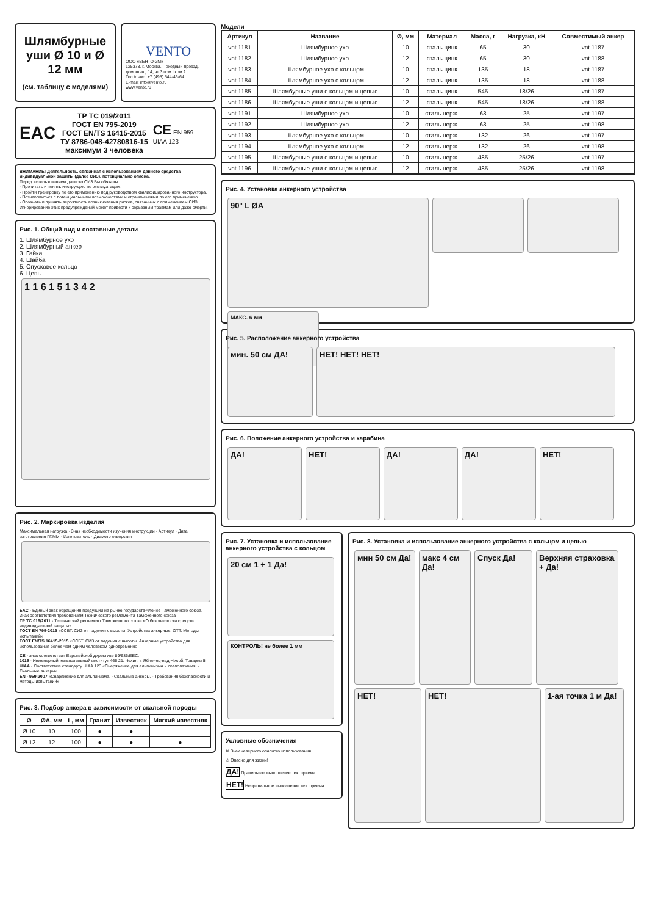Шлямбурные уши Ø 10 и Ø 12 мм
(см. таблицу с моделями)
VENTO
ООО «ВЕНТО-2М»
125373, г. Москва, Походный проезд, домовлад. 14, эт 3 пом I ком 2
Тел./факс: +7 (495) 544-46-64
E-mail: info@vento.ru
www.vento.ru
EAC
ТР ТС 019/2011
ГОСТ EN 795-2019
ГОСТ EN/TS 16415-2015
ТУ 8786-048-42780816-15
максимум 3 человека
CE EN 959
UIAA 123
ВНИМАНИЕ! Деятельность, связанная с использованием данного средства индивидуальной защиты (далее СИЗ), потенциально опасна.
Перед использованием данного СИЗ Вы обязаны:
- Прочитать и понять инструкцию по эксплуатации.
- Пройти тренировку по его применению под руководством квалифицированного инструктора.
- Познакомиться с потенциальными возможностями и ограничениями по его применению.
- Осознать и принять вероятность возникновения рисков, связанных с применением СИЗ.
Игнорирование этих предупреждений может привести к серьезным травмам или даже смерти.
Рис. 1. Общий вид и составные детали
1. Шлямбурное ухо
2. Шлямбурный анкер
3. Гайка
4. Шайба
5. Спусковое кольцо
6. Цепь
1 1 6 1 5 1 3 4 2
Рис. 2. Маркировка изделия
Максимальная нагрузка · Знак необходимости изучения инструкции · Артикул · Дата изготовления ГГ.ММ · Изготовитель · Диаметр отверстия
EAC - Единый знак обращения продукции на рынке государств-членов Таможенного союза. Знак соответствия требованиям Технического регламента Таможенного союза
ТР ТС 019/2011 - Технический регламент Таможенного союза «О безопасности средств индивидуальной защиты»
ГОСТ EN 795-2019 «ССБТ. СИЗ от падения с высоты. Устройства анкерные. ОТТ. Методы испытаний»
ГОСТ EN/TS 16415-2015 «ССБТ. СИЗ от падения с высоты. Анкерные устройства для использования более чем одним человеком одновременно
CE - знак соответствия Европейской директиве 89/686/EEC.
1015 - Инженерный испытательный институт 466 21. Чехия, г. Яблонец-над-Нисой, Товарни 5
UIAA - Соответствие стандарту UIAA 123 «Снаряжение для альпинизма и скалолазания. - Скальные анкеры»
EN - 959:2007 «Снаряжение для альпинизма. - Скальные анкеры. - Требования безопасности и методы испытаний»
Рис. 3. Подбор анкера в зависимости от скальной породы
| Ø | ØA, мм | L, мм | Гранит | Известняк | Мягкий известняк |
| --- | --- | --- | --- | --- | --- |
| Ø 10 | 10 | 100 | ● | ● | |
| Ø 12 | 12 | 100 | ● | ● | ● |
Модели
| Артикул | Название | Ø, мм | Материал | Масса, г | Нагрузка, кН | Совместимый анкер |
| --- | --- | --- | --- | --- | --- | --- |
| vnt 1181 | Шлямбурное ухо | 10 | сталь цинк | 65 | 30 | vnt 1187 |
| vnt 1182 | Шлямбурное ухо | 12 | сталь цинк | 65 | 30 | vnt 1188 |
| vnt 1183 | Шлямбурное ухо с кольцом | 10 | сталь цинк | 135 | 18 | vnt 1187 |
| vnt 1184 | Шлямбурное ухо с кольцом | 12 | сталь цинк | 135 | 18 | vnt 1188 |
| vnt 1185 | Шлямбурные уши с кольцом и цепью | 10 | сталь цинк | 545 | 18/26 | vnt 1187 |
| vnt 1186 | Шлямбурные уши с кольцом и цепью | 12 | сталь цинк | 545 | 18/26 | vnt 1188 |
| vnt 1191 | Шлямбурное ухо | 10 | сталь нерж. | 63 | 25 | vnt 1197 |
| vnt 1192 | Шлямбурное ухо | 12 | сталь нерж. | 63 | 25 | vnt 1198 |
| vnt 1193 | Шлямбурное ухо с кольцом | 10 | сталь нерж. | 132 | 26 | vnt 1197 |
| vnt 1194 | Шлямбурное ухо с кольцом | 12 | сталь нерж. | 132 | 26 | vnt 1198 |
| vnt 1195 | Шлямбурные уши с кольцом и цепью | 10 | сталь нерж. | 485 | 25/26 | vnt 1197 |
| vnt 1196 | Шлямбурные уши с кольцом и цепью | 12 | сталь нерж. | 485 | 25/26 | vnt 1198 |
Рис. 4. Установка анкерного устройства
90° L ØA
МАКС. 6 мм
Рис. 5. Расположение анкерного устройства
мин. 50 см ДА! НЕТ! НЕТ! НЕТ!
Рис. 6. Положение анкерного устройства и карабина
ДА! НЕТ! ДА! ДА! НЕТ!
Рис. 7. Установка и использование анкерного устройства с кольцом
20 см 1 + 1 Да!
КОНТРОЛЬ! не более 1 мм
Условные обозначения
✕ Знак неверного опасного использования
⚠ Опасно для жизни!
ДА! Правильное выполнение тех. приема
НЕТ! Неправильное выполнение тех. приема
Рис. 8. Установка и использование анкерного устройства с кольцом и цепью
мин 50 см Да!
макс 4 см Да!
Спуск Да!
Верхняя страховка + Да!
НЕТ! НЕТ!
1-ая точка 1 м Да!